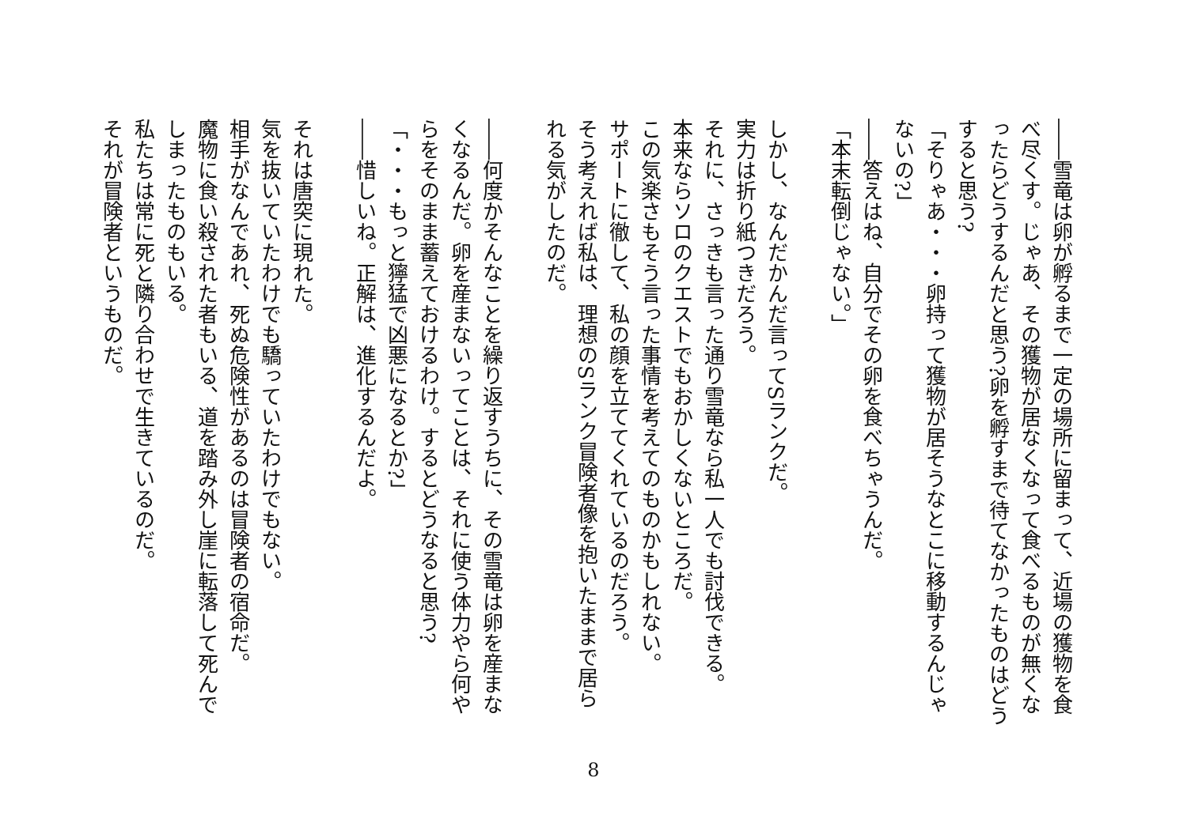――雪竜は卵が孵るまで一定の場所に留まって、近場の獲物を食べ尽くす。じゃあ、その獲物が居なくなって食べるものが無くなったらどうするんだと思う?卵を孵すまで待てなかったものはどうすると思う?
「そりゃあ・・・卵持って獲物が居そうなとこに移動するんじゃないの?」
――答えはね、自分でその卵を食べちゃうんだ。
「本末転倒じゃない。」
　
しかし、なんだかんだ言ってSランクだ。
実力は折り紙つきだろう。
それに、さっきも言った通り雪竜なら私一人でも討伐できる。
本来ならソロのクエストでもおかしくないところだ。
この気楽さもそう言った事情を考えてのものかもしれない。
サポートに徹して、私の顔を立ててくれているのだろう。
そう考えれば私は、理想のSランク冒険者像を抱いたままで居られる気がしたのだ。
　
――何度かそんなことを繰り返すうちに、その雪竜は卵を産まなくなるんだ。卵を産まないってことは、それに使う体力やら何やらをそのまま蓄えておけるわけ。するとどうなると思う?
「・・・もっと獰猛で凶悪になるとか?」
――惜しいね。正解は、進化するんだよ。
　
それは唐突に現れた。
気を抜いていたわけでも驕っていたわけでもない。
相手がなんであれ、死ぬ危険性があるのは冒険者の宿命だ。
魔物に食い殺された者もいる、道を踏み外し崖に転落して死んでしまったものもいる。
私たちは常に死と隣り合わせで生きているのだ。
それが冒険者というものだ。
8